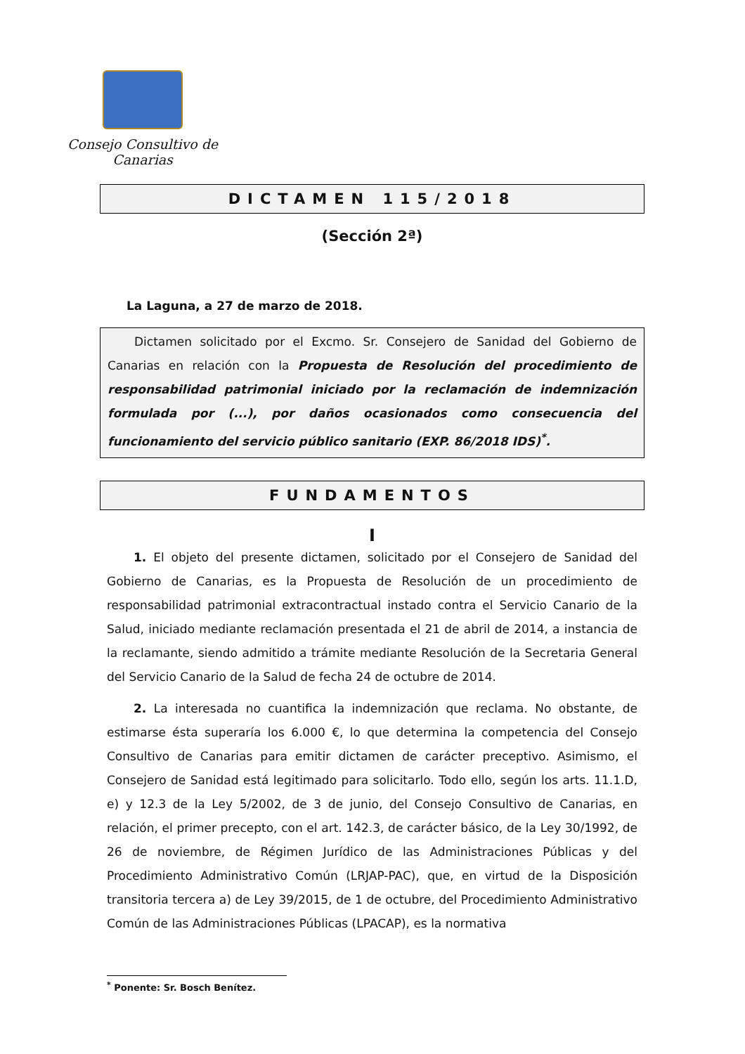Consejo Consultivo de Canarias
DICTAMEN 115/2018
(Sección 2ª)
La Laguna, a 27 de marzo de 2018.
Dictamen solicitado por el Excmo. Sr. Consejero de Sanidad del Gobierno de Canarias en relación con la Propuesta de Resolución del procedimiento de responsabilidad patrimonial iniciado por la reclamación de indemnización formulada por (...), por daños ocasionados como consecuencia del funcionamiento del servicio público sanitario (EXP. 86/2018 IDS)<sup>*</sup>.
FUNDAMENTOS
I
1. El objeto del presente dictamen, solicitado por el Consejero de Sanidad del Gobierno de Canarias, es la Propuesta de Resolución de un procedimiento de responsabilidad patrimonial extracontractual instado contra el Servicio Canario de la Salud, iniciado mediante reclamación presentada el 21 de abril de 2014, a instancia de la reclamante, siendo admitido a trámite mediante Resolución de la Secretaria General del Servicio Canario de la Salud de fecha 24 de octubre de 2014.
2. La interesada no cuantifica la indemnización que reclama. No obstante, de estimarse ésta superaría los 6.000 €, lo que determina la competencia del Consejo Consultivo de Canarias para emitir dictamen de carácter preceptivo. Asimismo, el Consejero de Sanidad está legitimado para solicitarlo. Todo ello, según los arts. 11.1.D, e) y 12.3 de la Ley 5/2002, de 3 de junio, del Consejo Consultivo de Canarias, en relación, el primer precepto, con el art. 142.3, de carácter básico, de la Ley 30/1992, de 26 de noviembre, de Régimen Jurídico de las Administraciones Públicas y del Procedimiento Administrativo Común (LRJAP-PAC), que, en virtud de la Disposición transitoria tercera a) de Ley 39/2015, de 1 de octubre, del Procedimiento Administrativo Común de las Administraciones Públicas (LPACAP), es la normativa
<sup>*</sup> Ponente: Sr. Bosch Benítez.